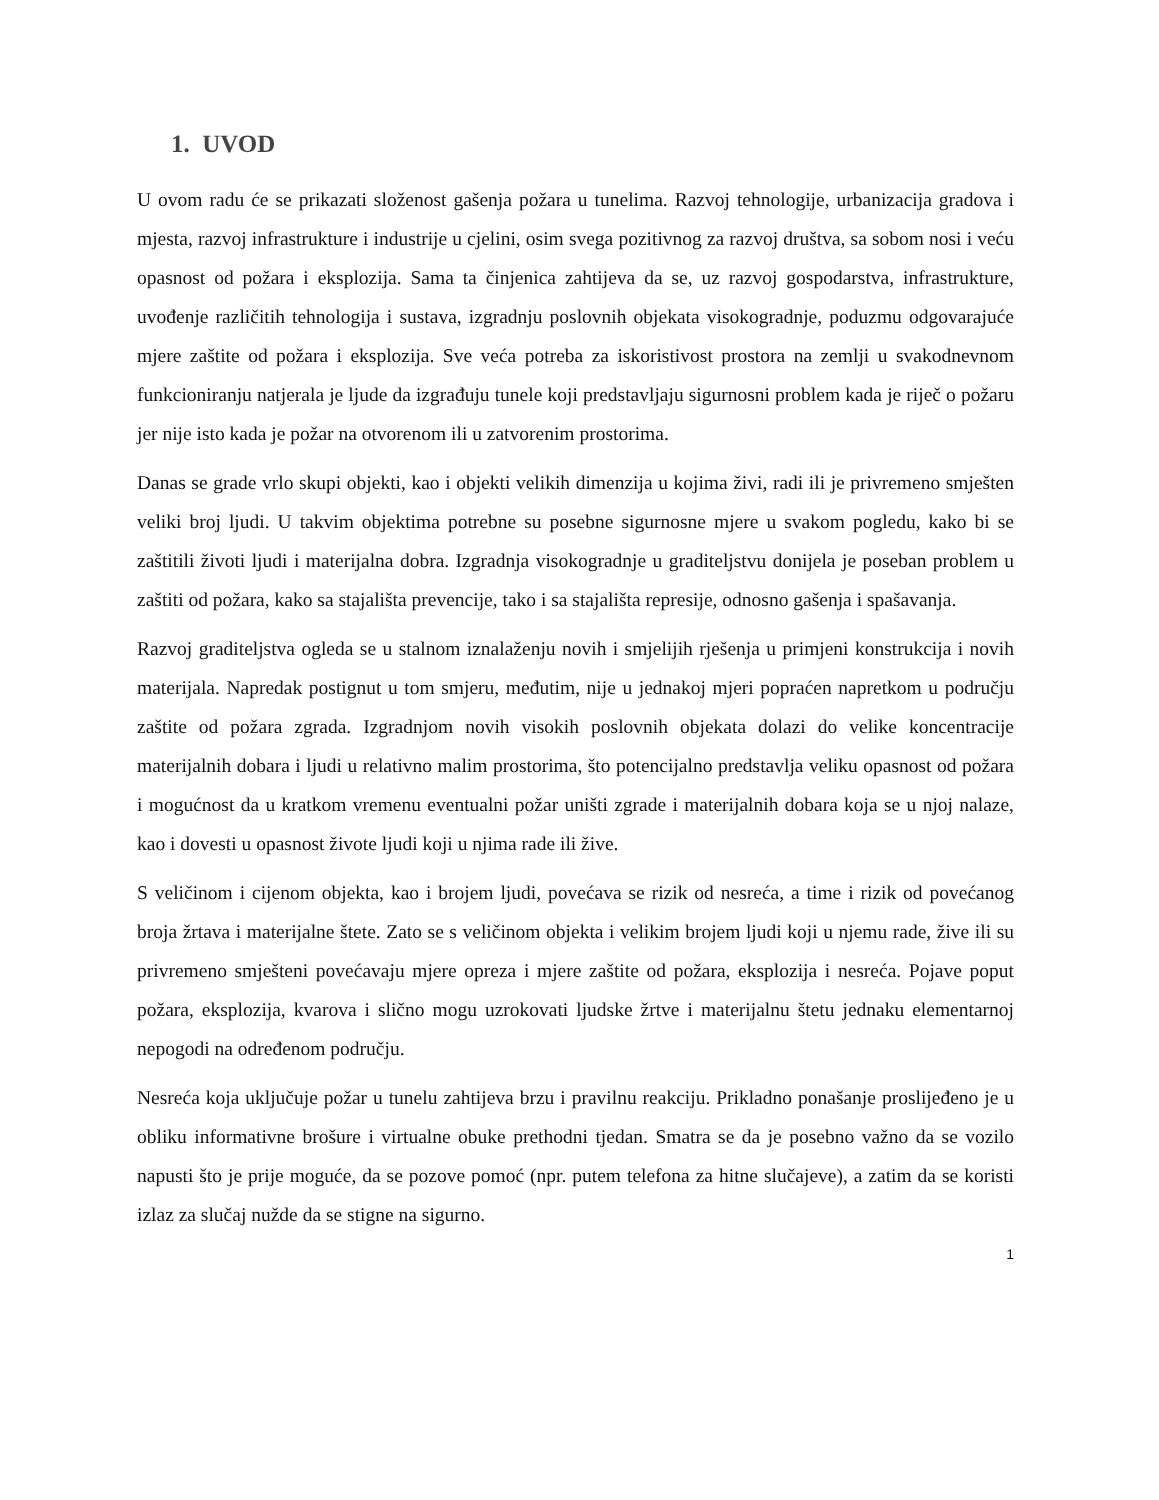1. UVOD
U ovom radu će se prikazati složenost gašenja požara u tunelima. Razvoj tehnologije, urbanizacija gradova i mjesta, razvoj infrastrukture i industrije u cjelini, osim svega pozitivnog za razvoj društva, sa sobom nosi i veću opasnost od požara i eksplozija. Sama ta činjenica zahtijeva da se, uz razvoj gospodarstva, infrastrukture, uvođenje različitih tehnologija i sustava, izgradnju poslovnih objekata visokogradnje, poduzmu odgovarajuće mjere zaštite od požara i eksplozija. Sve veća potreba za iskoristivost prostora na zemlji u svakodnevnom funkcioniranju natjerala je ljude da izgrađuju tunele koji predstavljaju sigurnosni problem kada je riječ o požaru jer nije isto kada je požar na otvorenom ili u zatvorenim prostorima.
Danas se grade vrlo skupi objekti, kao i objekti velikih dimenzija u kojima živi, radi ili je privremeno smješten veliki broj ljudi. U takvim objektima potrebne su posebne sigurnosne mjere u svakom pogledu, kako bi se zaštitili životi ljudi i materijalna dobra. Izgradnja visokogradnje u graditeljstvu donijela je poseban problem u zaštiti od požara, kako sa stajališta prevencije, tako i sa stajališta represije, odnosno gašenja i spašavanja.
Razvoj graditeljstva ogleda se u stalnom iznalaženju novih i smjelijih rješenja u primjeni konstrukcija i novih materijala. Napredak postignut u tom smjeru, međutim, nije u jednakoj mjeri popraćen napretkom u području zaštite od požara zgrada. Izgradnjom novih visokih poslovnih objekata dolazi do velike koncentracije materijalnih dobara i ljudi u relativno malim prostorima, što potencijalno predstavlja veliku opasnost od požara i mogućnost da u kratkom vremenu eventualni požar uništi zgrade i materijalnih dobara koja se u njoj nalaze, kao i dovesti u opasnost živote ljudi koji u njima rade ili žive.
S veličinom i cijenom objekta, kao i brojem ljudi, povećava se rizik od nesreća, a time i rizik od povećanog broja žrtava i materijalne štete. Zato se s veličinom objekta i velikim brojem ljudi koji u njemu rade, žive ili su privremeno smješteni povećavaju mjere opreza i mjere zaštite od požara, eksplozija i nesreća. Pojave poput požara, eksplozija, kvarova i slično mogu uzrokovati ljudske žrtve i materijalnu štetu jednaku elementarnoj nepogodi na određenom području.
Nesreća koja uključuje požar u tunelu zahtijeva brzu i pravilnu reakciju. Prikladno ponašanje proslijeđeno je u obliku informativne brošure i virtualne obuke prethodni tjedan. Smatra se da je posebno važno da se vozilo napusti što je prije moguće, da se pozove pomoć (npr. putem telefona za hitne slučajeve), a zatim da se koristi izlaz za slučaj nužde da se stigne na sigurno.
1